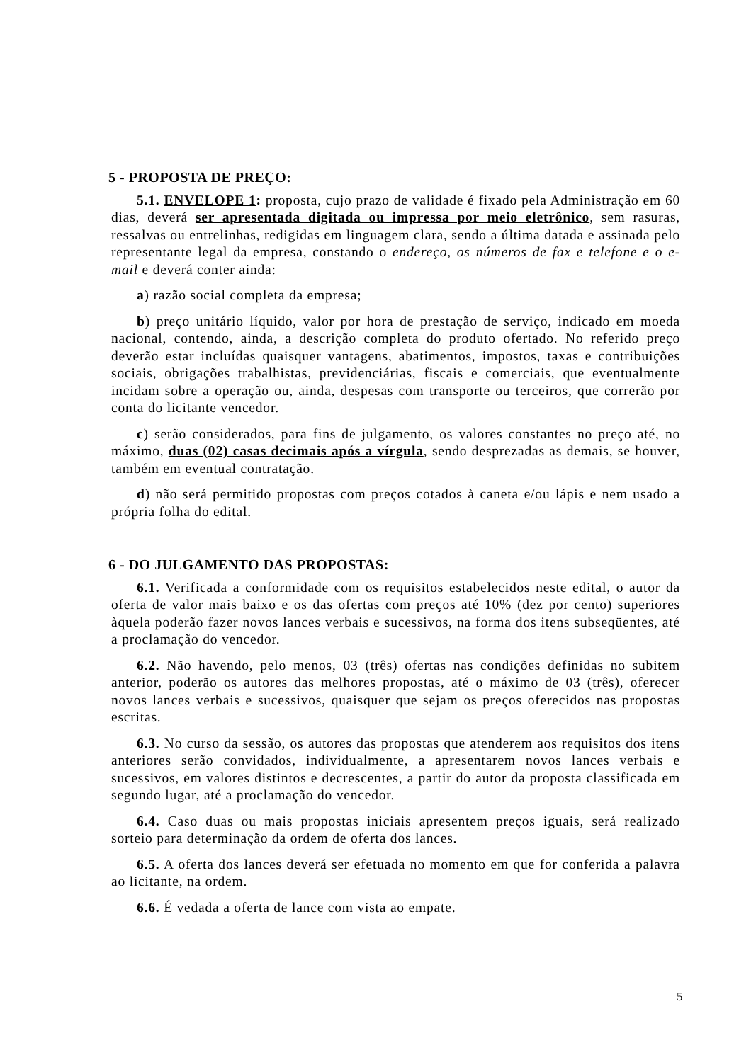5 - PROPOSTA DE PREÇO:
5.1. ENVELOPE 1: proposta, cujo prazo de validade é fixado pela Administração em 60 dias, deverá ser apresentada digitada ou impressa por meio eletrônico, sem rasuras, ressalvas ou entrelinhas, redigidas em linguagem clara, sendo a última datada e assinada pelo representante legal da empresa, constando o endereço, os números de fax e telefone e o e-mail e deverá conter ainda:
a) razão social completa da empresa;
b) preço unitário líquido, valor por hora de prestação de serviço, indicado em moeda nacional, contendo, ainda, a descrição completa do produto ofertado. No referido preço deverão estar incluídas quaisquer vantagens, abatimentos, impostos, taxas e contribuições sociais, obrigações trabalhistas, previdenciárias, fiscais e comerciais, que eventualmente incidam sobre a operação ou, ainda, despesas com transporte ou terceiros, que correrão por conta do licitante vencedor.
c) serão considerados, para fins de julgamento, os valores constantes no preço até, no máximo, duas (02) casas decimais após a vírgula, sendo desprezadas as demais, se houver, também em eventual contratação.
d) não será permitido propostas com preços cotados à caneta e/ou lápis e nem usado a própria folha do edital.
6 - DO JULGAMENTO DAS PROPOSTAS:
6.1. Verificada a conformidade com os requisitos estabelecidos neste edital, o autor da oferta de valor mais baixo e os das ofertas com preços até 10% (dez por cento) superiores àquela poderão fazer novos lances verbais e sucessivos, na forma dos itens subseqüentes, até a proclamação do vencedor.
6.2. Não havendo, pelo menos, 03 (três) ofertas nas condições definidas no subitem anterior, poderão os autores das melhores propostas, até o máximo de 03 (três), oferecer novos lances verbais e sucessivos, quaisquer que sejam os preços oferecidos nas propostas escritas.
6.3. No curso da sessão, os autores das propostas que atenderem aos requisitos dos itens anteriores serão convidados, individualmente, a apresentarem novos lances verbais e sucessivos, em valores distintos e decrescentes, a partir do autor da proposta classificada em segundo lugar, até a proclamação do vencedor.
6.4. Caso duas ou mais propostas iniciais apresentem preços iguais, será realizado sorteio para determinação da ordem de oferta dos lances.
6.5. A oferta dos lances deverá ser efetuada no momento em que for conferida a palavra ao licitante, na ordem.
6.6. É vedada a oferta de lance com vista ao empate.
5